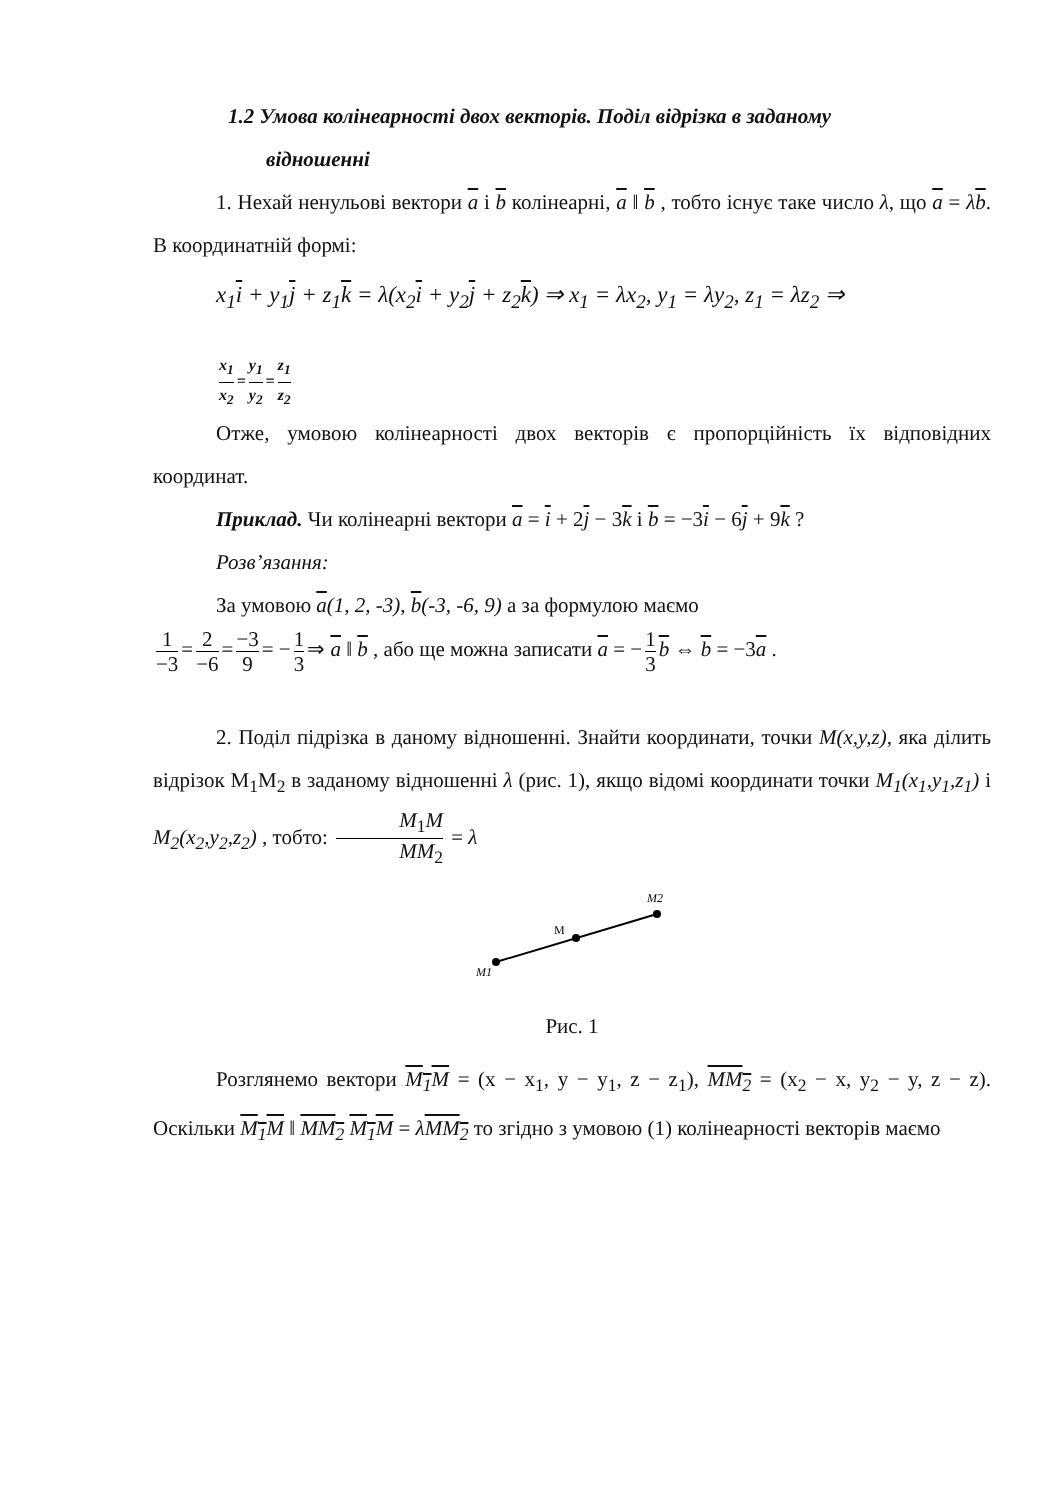1.2 Умова колінеарності двох векторів. Поділ відрізка в заданому
відношенні
1. Нехай ненульові вектори a і b колінеарні, a ‖ b , тобто існує таке число λ, що a = λb. В координатній формі:
x<sub>1</sub>i + y<sub>1</sub>j + z<sub>1</sub>k = λ(x<sub>2</sub>i + y<sub>2</sub>j + z<sub>2</sub>k) ⇒ x<sub>1</sub> = λx<sub>2</sub>, y<sub>1</sub> = λy<sub>2</sub>, z<sub>1</sub> = λz<sub>2</sub> ⇒
x<sub>1</sub> x<sub>2</sub> = y<sub>1</sub> y<sub>2</sub> = z<sub>1</sub> z<sub>2</sub>
Отже, умовою колінеарності двох векторів є пропорційність їх відповідних координат.
Приклад. Чи колінеарні вектори a = i + 2j − 3k і b = −3i − 6j + 9k ?
Розв’язання:
За умовою a(1, 2, -3), b(-3, -6, 9) а за формулою маємо
1 −3 = 2 −6 = −3 9 = − 1 3 ⇒ a ‖ b , або ще можна записати a = − 1 3 b ⇔ b = −3a .
2. Поділ підрізка в даному відношенні. Знайти координати, точки M(x,y,z), яка ділить відрізок M<sub>1</sub>M<sub>2</sub> в заданому відношенні λ (рис. 1), якщо відомі координати точки M<sub>1</sub>(x<sub>1</sub>,y<sub>1</sub>,z<sub>1</sub>) і M<sub>2</sub>(x<sub>2</sub>,y<sub>2</sub>,z<sub>2</sub>) , тобто: M<sub>1</sub>M MM<sub>2</sub> = λ
M1
M
M2
Рис. 1
Розглянемо вектори M<sub>1</sub>M = (x − x<sub>1</sub>, y − y<sub>1</sub>, z − z<sub>1</sub>), MM<sub>2</sub> = (x<sub>2</sub> − x, y<sub>2</sub> − y, z − z). Оскільки M<sub>1</sub>M ‖ MM<sub>2</sub> M<sub>1</sub>M = λMM<sub>2</sub> то згідно з умовою (1) колінеарності векторів маємо